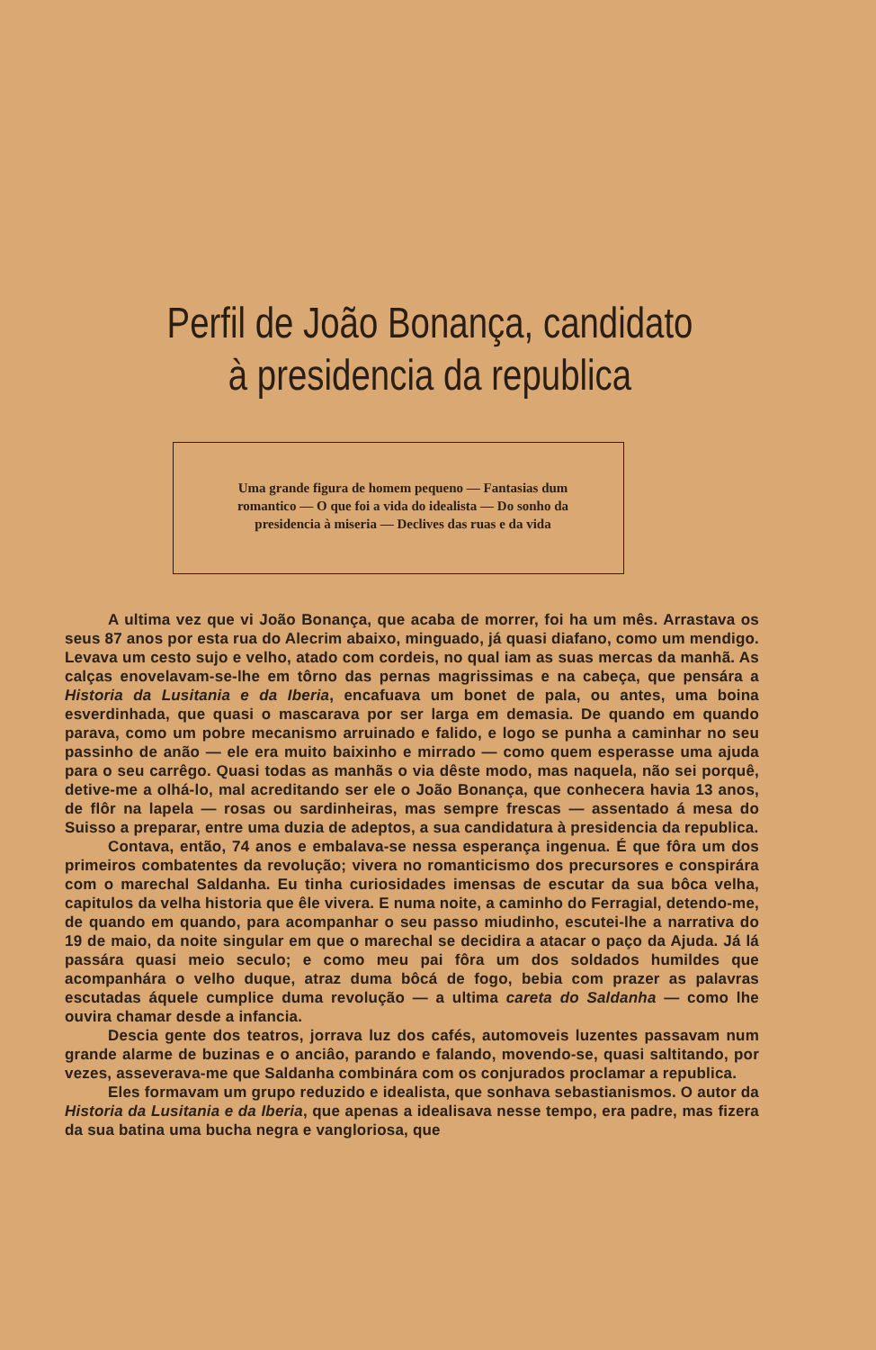Perfil de João Bonança, candidato
à presidencia da republica
Uma grande figura de homem pequeno — Fantasias dum romantico — O que foi a vida do idealista — Do sonho da presidencia à miseria — Declives das ruas e da vida
A ultima vez que vi João Bonança, que acaba de morrer, foi ha um mês. Arrastava os seus 87 anos por esta rua do Alecrim abaixo, minguado, já quasi diafano, como um mendigo. Levava um cesto sujo e velho, atado com cordeis, no qual iam as suas mercas da manhã. As calças enovelavam-se-lhe em tôrno das pernas magrissimas e na cabeça, que pensára a Historia da Lusitania e da Iberia, encafuava um bonet de pala, ou antes, uma boina esverdinhada, que quasi o mascarava por ser larga em demasia. De quando em quando parava, como um pobre mecanismo arruinado e falido, e logo se punha a caminhar no seu passinho de anão — ele era muito baixinho e mirrado — como quem esperasse uma ajuda para o seu carrêgo. Quasi todas as manhãs o via dêste modo, mas naquela, não sei porquê, detive-me a olhá-lo, mal acreditando ser ele o João Bonança, que conhecera havia 13 anos, de flôr na lapela — rosas ou sardinheiras, mas sempre frescas — assentado á mesa do Suisso a preparar, entre uma duzia de adeptos, a sua candidatura à presidencia da republica.
Contava, então, 74 anos e embalava-se nessa esperança ingenua. É que fôra um dos primeiros combatentes da revolução; vivera no romanticismo dos precursores e conspirára com o marechal Saldanha. Eu tinha curiosidades imensas de escutar da sua bôca velha, capitulos da velha historia que êle vivera. E numa noite, a caminho do Ferragial, detendo-me, de quando em quando, para acompanhar o seu passo miudinho, escutei-lhe a narrativa do 19 de maio, da noite singular em que o marechal se decidira a atacar o paço da Ajuda. Já lá passára quasi meio seculo; e como meu pai fôra um dos soldados humildes que acompanhára o velho duque, atraz duma bôcá de fogo, bebia com prazer as palavras escutadas áquele cumplice duma revolução — a ultima careta do Saldanha — como lhe ouvira chamar desde a infancia.
Descia gente dos teatros, jorrava luz dos cafés, automoveis luzentes passavam num grande alarme de buzinas e o anciâo, parando e falando, movendo-se, quasi saltitando, por vezes, asseverava-me que Saldanha combinára com os conjurados proclamar a republica.
Eles formavam um grupo reduzido e idealista, que sonhava sebastianismos. O autor da Historia da Lusitania e da Iberia, que apenas a idealisava nesse tempo, era padre, mas fizera da sua batina uma bucha negra e vangloriosa, que